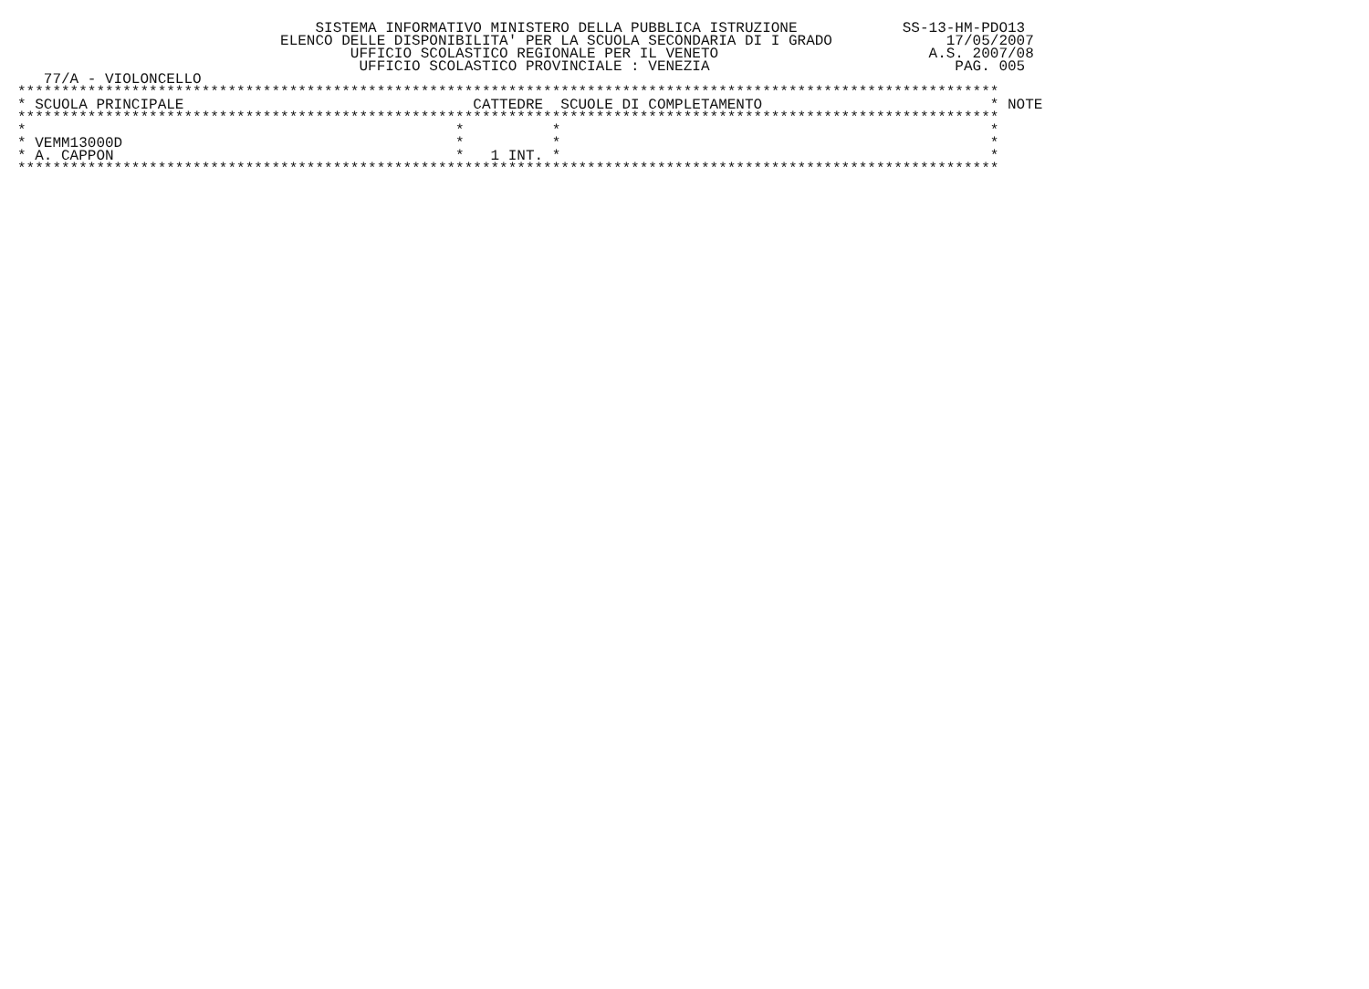SISTEMA INFORMATIVO MINISTERO DELLA PUBBLICA ISTRUZIONE            SS-13-HM-PDO13
                              ELENCO DELLE DISPONIBILITA' PER LA SCUOLA SECONDARIA DI I GRADO             17/05/2007
                                      UFFICIO SCOLASTICO REGIONALE PER IL VENETO                        A.S. 2007/08
                                       UFFICIO SCOLASTICO PROVINCIALE : VENEZIA                            PAG. 005
   77/A - VIOLONCELLO
****************************************************************************************************************
* SCUOLA PRINCIPALE                                 CATTEDRE  SCUOLE DI COMPLETAMENTO                          * NOTE
****************************************************************************************************************
*                                                 *          *                                                 *
* VEMM13000D                                      *          *                                                 *
* A. CAPPON                                       *   1 INT. *                                                 *
****************************************************************************************************************